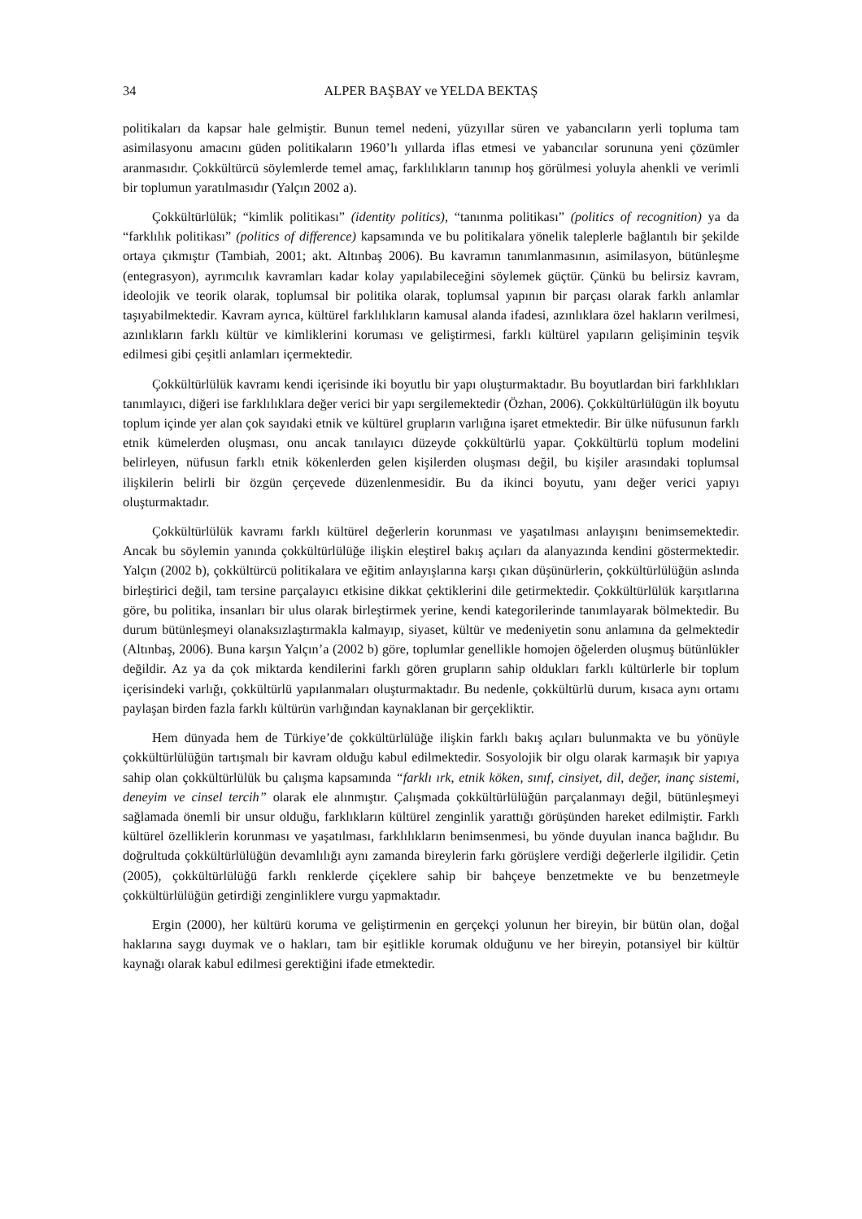34 ALPER BAŞBAY ve YELDA BEKTAŞ
politikaları da kapsar hale gelmiştir. Bunun temel nedeni, yüzyıllar süren ve yabancıların yerli topluma tam asimilasyonu amacını güden politikaların 1960’lı yıllarda iflas etmesi ve yabancılar sorununa yeni çözümler aranmasıdır. Çokkültürcü söylemlerde temel amaç, farklılıkların tanınıp hoş görülmesi yoluyla ahenkli ve verimli bir toplumun yaratılmasıdır (Yalçın 2002 a).
Çokkültürlülük; “kimlik politikası” (identity politics), “tanınma politikası” (politics of recognition) ya da “farklılık politikası” (politics of difference) kapsamında ve bu politikalara yönelik taleplerle bağlantılı bir şekilde ortaya çıkmıştır (Tambiah, 2001; akt. Altınbaş 2006). Bu kavramın tanımlanmasının, asimilasyon, bütünleşme (entegrasyon), ayrımcılık kavramları kadar kolay yapılabileceğini söylemek güçtür. Çünkü bu belirsiz kavram, ideolojik ve teorik olarak, toplumsal bir politika olarak, toplumsal yapının bir parçası olarak farklı anlamlar taşıyabilmektedir. Kavram ayrıca, kültürel farklılıkların kamusal alanda ifadesi, azınlıklara özel hakların verilmesi, azınlıkların farklı kültür ve kimliklerini koruması ve geliştirmesi, farklı kültürel yapıların gelişiminin teşvik edilmesi gibi çeşitli anlamları içermektedir.
Çokkültürlülük kavramı kendi içerisinde iki boyutlu bir yapı oluşturmaktadır. Bu boyutlardan biri farklılıkları tanımlayıcı, diğeri ise farklılıklara değer verici bir yapı sergilemektedir (Özhan, 2006). Çokkültürlülügün ilk boyutu toplum içinde yer alan çok sayıdaki etnik ve kültürel grupların varlığına işaret etmektedir. Bir ülke nüfusunun farklı etnik kümelerden oluşması, onu ancak tanılayıcı düzeyde çokkültürlü yapar. Çokkültürlü toplum modelini belirleyen, nüfusun farklı etnik kökenlerden gelen kişilerden oluşması değil, bu kişiler arasındaki toplumsal ilişkilerin belirli bir özgün çerçevede düzenlenmesidir. Bu da ikinci boyutu, yanı değer verici yapıyı oluşturmaktadır.
Çokkültürlülük kavramı farklı kültürel değerlerin korunması ve yaşatılması anlayışını benimsemektedir. Ancak bu söylemin yanında çokkültürlülüğe ilişkin eleştirel bakış açıları da alanyazında kendini göstermektedir. Yalçın (2002 b), çokkültürcü politikalara ve eğitim anlayışlarına karşı çıkan düşünürlerin, çokkültürlülüğün aslında birleştirici değil, tam tersine parçalayıcı etkisine dikkat çektiklerini dile getirmektedir. Çokkültürlülük karşıtlarına göre, bu politika, insanları bir ulus olarak birleştirmek yerine, kendi kategorilerinde tanımlayarak bölmektedir. Bu durum bütünleşmeyi olanaksızlaştırmakla kalmayıp, siyaset, kültür ve medeniyetin sonu anlamına da gelmektedir (Altınbaş, 2006). Buna karşın Yalçın’a (2002 b) göre, toplumlar genellikle homojen öğelerden oluşmuş bütünlükler değildir. Az ya da çok miktarda kendilerini farklı gören grupların sahip oldukları farklı kültürlerle bir toplum içerisindeki varlığı, çokkültürlü yapılanmaları oluşturmaktadır. Bu nedenle, çokkültürlü durum, kısaca aynı ortamı paylaşan birden fazla farklı kültürün varlığından kaynaklanan bir gerçekliktir.
Hem dünyada hem de Türkiye’de çokkültürlülüğe ilişkin farklı bakış açıları bulunmakta ve bu yönüyle çokkültürlülüğün tartışmalı bir kavram olduğu kabul edilmektedir. Sosyolojik bir olgu olarak karmaşık bir yapıya sahip olan çokkültürlülük bu çalışma kapsamında “farklı ırk, etnik köken, sınıf, cinsiyet, dil, değer, inanç sistemi, deneyim ve cinsel tercih” olarak ele alınmıştır. Çalışmada çokkültürlülüğün parçalanmayı değil, bütünleşmeyi sağlamada önemli bir unsur olduğu, farklıkların kültürel zenginlik yarattığı görüşünden hareket edilmiştir. Farklı kültürel özelliklerin korunması ve yaşatılması, farklılıkların benimsenmesi, bu yönde duyulan inanca bağlıdır. Bu doğrultuda çokkültürlülüğün devamlılığı aynı zamanda bireylerin farkı görüşlere verdiği değerlerle ilgilidir. Çetin (2005), çokkültürlülüğü farklı renklerde çiçeklere sahip bir bahçeye benzetmekte ve bu benzetmeyle çokkültürlülüğün getirdiği zenginliklere vurgu yapmaktadır.
Ergin (2000), her kültürü koruma ve geliştirmenin en gerçekçi yolunun her bireyin, bir bütün olan, doğal haklarına saygı duymak ve o hakları, tam bir eşitlikle korumak olduğunu ve her bireyin, potansiyel bir kültür kaynağı olarak kabul edilmesi gerektiğini ifade etmektedir.